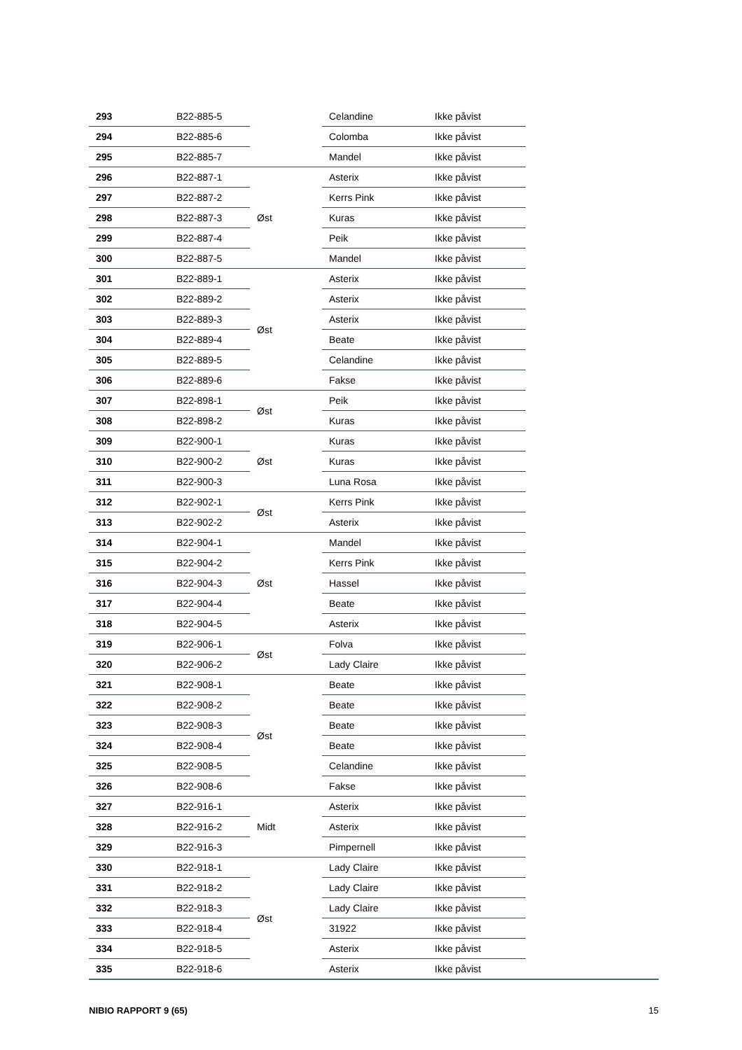| 293 | B22-885-5 | | Celandine | Ikke påvist |
| 294 | B22-885-6 | | Colomba | Ikke påvist |
| 295 | B22-885-7 | | Mandel | Ikke påvist |
| 296 | B22-887-1 | Øst | Asterix | Ikke påvist |
| 297 | B22-887-2 | | Kerrs Pink | Ikke påvist |
| 298 | B22-887-3 | | Kuras | Ikke påvist |
| 299 | B22-887-4 | | Peik | Ikke påvist |
| 300 | B22-887-5 | | Mandel | Ikke påvist |
| 301 | B22-889-1 | Øst | Asterix | Ikke påvist |
| 302 | B22-889-2 | | Asterix | Ikke påvist |
| 303 | B22-889-3 | | Asterix | Ikke påvist |
| 304 | B22-889-4 | | Beate | Ikke påvist |
| 305 | B22-889-5 | | Celandine | Ikke påvist |
| 306 | B22-889-6 | | Fakse | Ikke påvist |
| 307 | B22-898-1 | Øst | Peik | Ikke påvist |
| 308 | B22-898-2 | | Kuras | Ikke påvist |
| 309 | B22-900-1 | Øst | Kuras | Ikke påvist |
| 310 | B22-900-2 | | Kuras | Ikke påvist |
| 311 | B22-900-3 | | Luna Rosa | Ikke påvist |
| 312 | B22-902-1 | Øst | Kerrs Pink | Ikke påvist |
| 313 | B22-902-2 | | Asterix | Ikke påvist |
| 314 | B22-904-1 | Øst | Mandel | Ikke påvist |
| 315 | B22-904-2 | | Kerrs Pink | Ikke påvist |
| 316 | B22-904-3 | | Hassel | Ikke påvist |
| 317 | B22-904-4 | | Beate | Ikke påvist |
| 318 | B22-904-5 | | Asterix | Ikke påvist |
| 319 | B22-906-1 | Øst | Folva | Ikke påvist |
| 320 | B22-906-2 | | Lady Claire | Ikke påvist |
| 321 | B22-908-1 | Øst | Beate | Ikke påvist |
| 322 | B22-908-2 | | Beate | Ikke påvist |
| 323 | B22-908-3 | | Beate | Ikke påvist |
| 324 | B22-908-4 | | Beate | Ikke påvist |
| 325 | B22-908-5 | | Celandine | Ikke påvist |
| 326 | B22-908-6 | | Fakse | Ikke påvist |
| 327 | B22-916-1 | Midt | Asterix | Ikke påvist |
| 328 | B22-916-2 | | Asterix | Ikke påvist |
| 329 | B22-916-3 | | Pimpernell | Ikke påvist |
| 330 | B22-918-1 | Øst | Lady Claire | Ikke påvist |
| 331 | B22-918-2 | | Lady Claire | Ikke påvist |
| 332 | B22-918-3 | | Lady Claire | Ikke påvist |
| 333 | B22-918-4 | | 31922 | Ikke påvist |
| 334 | B22-918-5 | | Asterix | Ikke påvist |
| 335 | B22-918-6 | | Asterix | Ikke påvist |
NIBIO RAPPORT 9 (65) 15